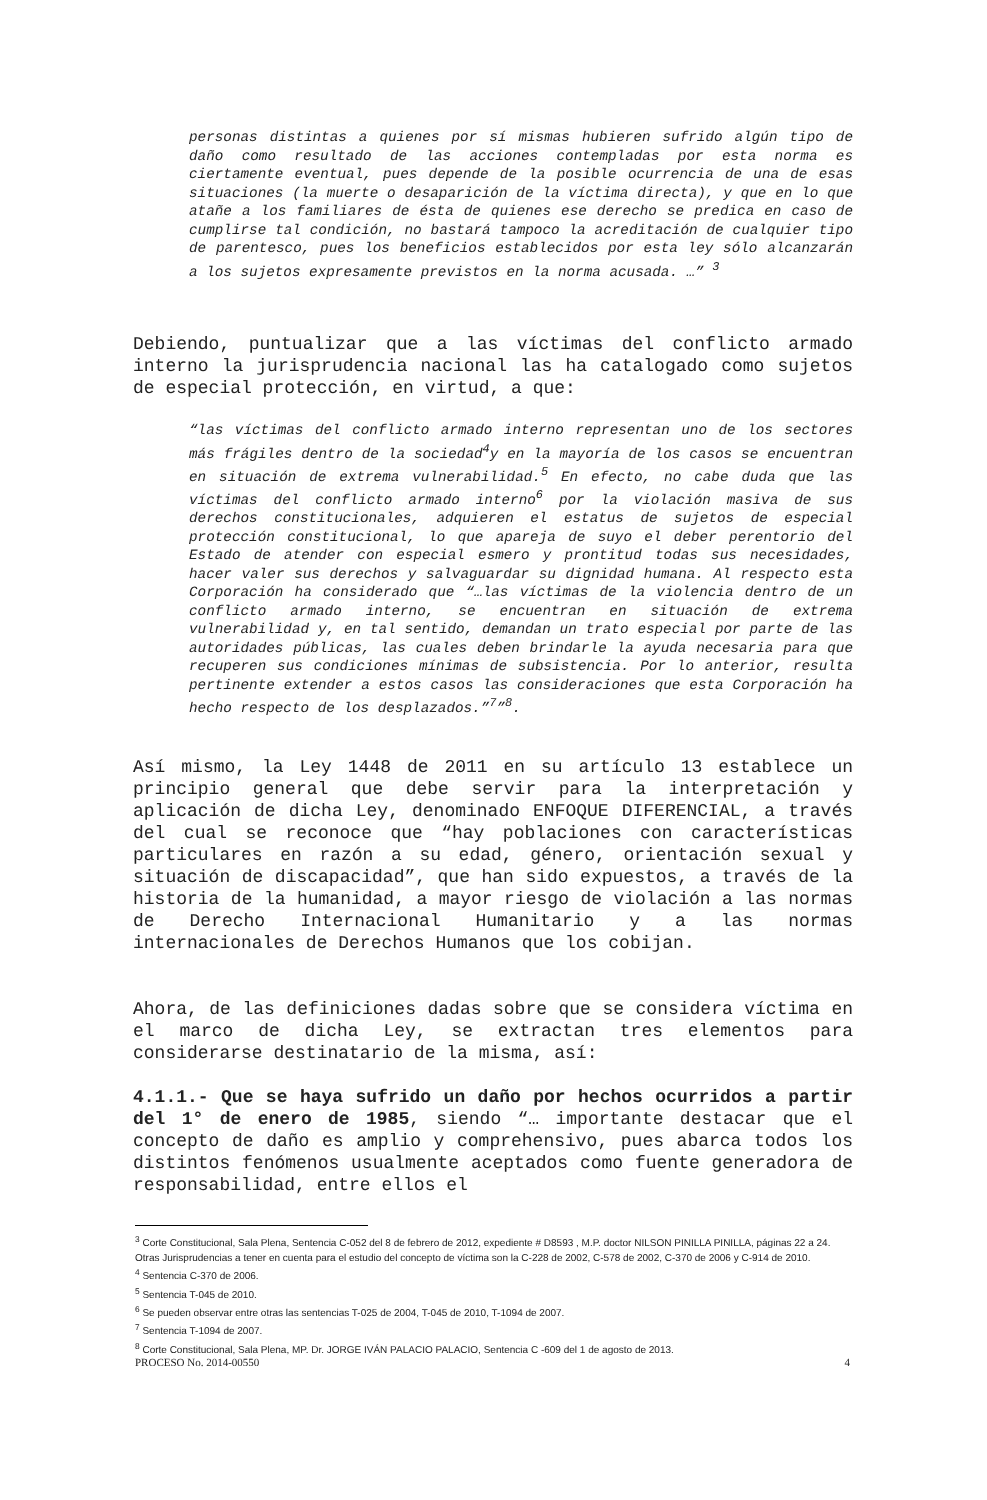personas distintas a quienes por sí mismas hubieren sufrido algún tipo de daño como resultado de las acciones contempladas por esta norma es ciertamente eventual, pues depende de la posible ocurrencia de una de esas situaciones (la muerte o desaparición de la víctima directa), y que en lo que atañe a los familiares de ésta de quienes ese derecho se predica en caso de cumplirse tal condición, no bastará tampoco la acreditación de cualquier tipo de parentesco, pues los beneficios establecidos por esta ley sólo alcanzarán a los sujetos expresamente previstos en la norma acusada. …” <sup>3</sup>
Debiendo, puntualizar que a las víctimas del conflicto armado interno la jurisprudencia nacional las ha catalogado como sujetos de especial protección, en virtud, a que:
“las víctimas del conflicto armado interno representan uno de los sectores más frágiles dentro de la sociedad<sup>4</sup>y en la mayoría de los casos se encuentran en situación de extrema vulnerabilidad.<sup>5</sup> En efecto, no cabe duda que las víctimas del conflicto armado interno<sup>6</sup> por la violación masiva de sus derechos constitucionales, adquieren el estatus de sujetos de especial protección constitucional, lo que apareja de suyo el deber perentorio del Estado de atender con especial esmero y prontitud todas sus necesidades, hacer valer sus derechos y salvaguardar su dignidad humana. Al respecto esta Corporación ha considerado que “…las víctimas de la violencia dentro de un conflicto armado interno, se encuentran en situación de extrema vulnerabilidad y, en tal sentido, demandan un trato especial por parte de las autoridades públicas, las cuales deben brindarle la ayuda necesaria para que recuperen sus condiciones mínimas de subsistencia. Por lo anterior, resulta pertinente extender a estos casos las consideraciones que esta Corporación ha hecho respecto de los desplazados.”<sup>7</sup>”<sup>8</sup>.
Así mismo, la Ley 1448 de 2011 en su artículo 13 establece un principio general que debe servir para la interpretación y aplicación de dicha Ley, denominado ENFOQUE DIFERENCIAL, a través del cual se reconoce que “hay poblaciones con características particulares en razón a su edad, género, orientación sexual y situación de discapacidad”, que han sido expuestos, a través de la historia de la humanidad, a mayor riesgo de violación a las normas de Derecho Internacional Humanitario y a las normas internacionales de Derechos Humanos que los cobijan.
Ahora, de las definiciones dadas sobre que se considera víctima en el marco de dicha Ley, se extractan tres elementos para considerarse destinatario de la misma, así:
4.1.1.- Que se haya sufrido un daño por hechos ocurridos a partir del 1° de enero de 1985, siendo “… importante destacar que el concepto de daño es amplio y comprehensivo, pues abarca todos los distintos fenómenos usualmente aceptados como fuente generadora de responsabilidad, entre ellos el
<sup>3</sup> Corte Constitucional, Sala Plena, Sentencia C-052 del 8 de febrero de 2012, expediente # D8593 , M.P. doctor NILSON PINILLA PINILLA, páginas 22 a 24. Otras Jurisprudencias a tener en cuenta para el estudio del concepto de víctima son la C-228 de 2002, C-578 de 2002, C-370 de 2006 y C-914 de 2010.
<sup>4</sup> Sentencia C-370 de 2006.
<sup>5</sup> Sentencia T-045 de 2010.
<sup>6</sup> Se pueden observar entre otras las sentencias T-025 de 2004, T-045 de 2010, T-1094 de 2007.
<sup>7</sup> Sentencia T-1094 de 2007.
<sup>8</sup> Corte Constitucional, Sala Plena, MP. Dr. JORGE IVÁN PALACIO PALACIO, Sentencia C -609 del 1 de agosto de 2013.
PROCESO No. 2014-00550 4